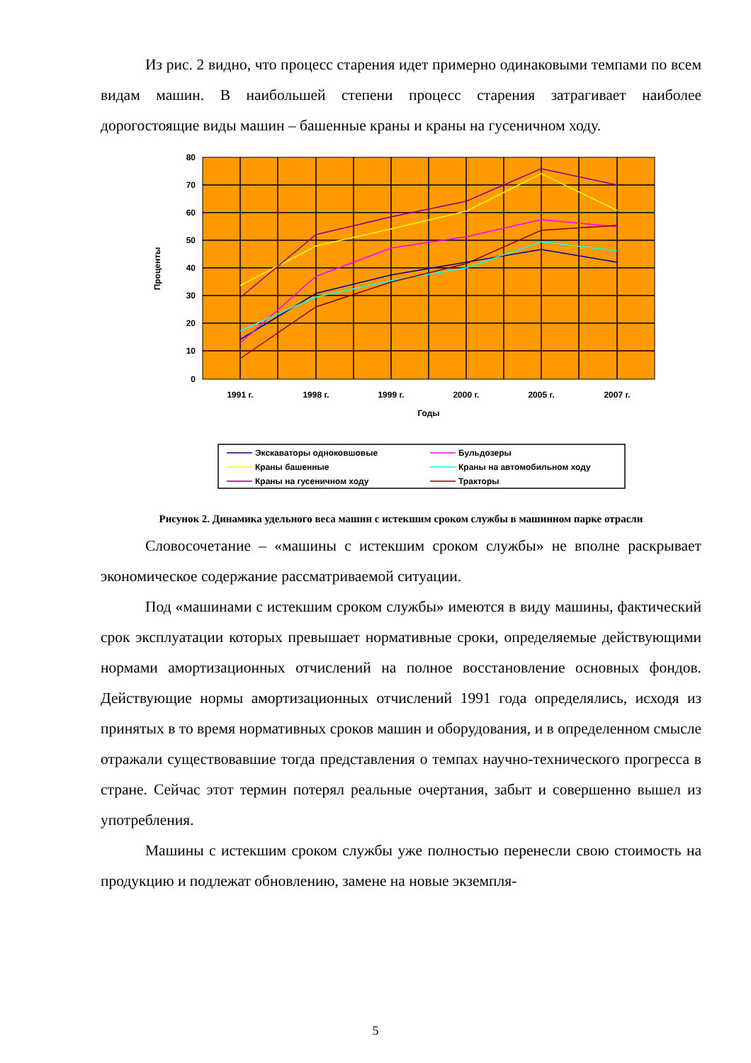Из рис. 2 видно, что процесс старения идет примерно одинаковыми темпами по всем видам машин. В наибольшей степени процесс старения затрагивает наиболее дорогостоящие виды машин – башенные краны и краны на гусеничном ходу.
80
70
60
50
40
30
20
10
0
1991 г.
1998 г.
1999 г.
2000 г.
2005 г.
2007 г.
Годы
Проценты
Экскаваторы одноковшовые
Бульдозеры
Краны башенные
Краны на автомобильном ходу
Краны на гусеничном ходу
Тракторы
Рисунок 2. Динамика удельного веса машин с истекшим сроком службы в машинном парке отрасли
Словосочетание – «машины с истекшим сроком службы» не вполне раскрывает экономическое содержание рассматриваемой ситуации.
Под «машинами с истекшим сроком службы» имеются в виду машины, фактический срок эксплуатации которых превышает нормативные сроки, определяемые действующими нормами амортизационных отчислений на полное восстановление основных фондов. Действующие нормы амортизационных отчислений 1991 года определялись, исходя из принятых в то время нормативных сроков машин и оборудования, и в определенном смысле отражали существовавшие тогда представления о темпах научно-технического прогресса в стране. Сейчас этот термин потерял реальные очертания, забыт и совершенно вышел из употребления.
Машины с истекшим сроком службы уже полностью перенесли свою стоимость на продукцию и подлежат обновлению, замене на новые экземпля-
5